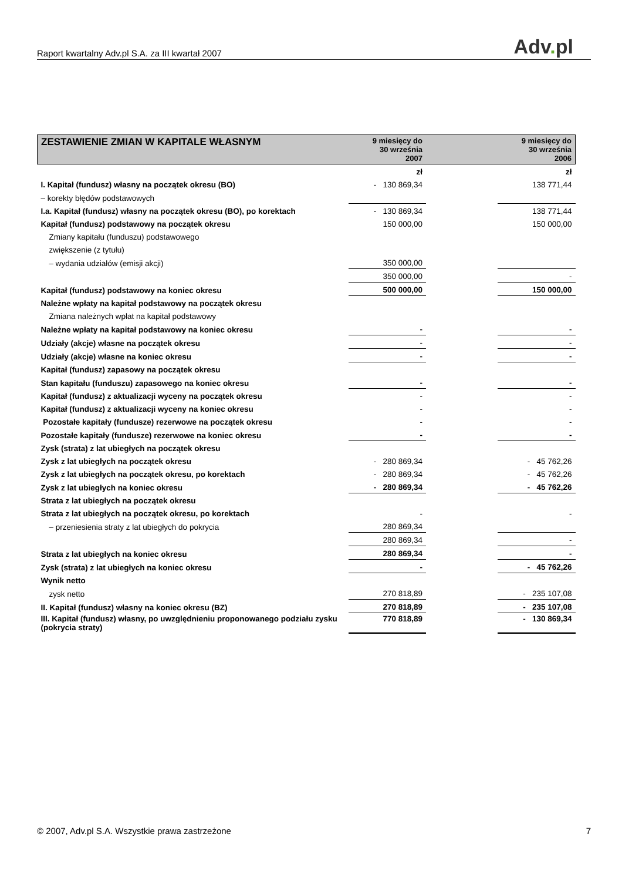Raport kwartalny Adv.pl S.A. za III kwartał 2007
Adv. pl
| ZESTAWIENIE ZMIAN W KAPITALE WŁASNYM | 9 miesięcy do 30 września 2007 | | 9 miesięcy do 30 września 2006 |
| --- | --- | --- | --- |
| | zł | | zł |
| I. Kapitał (fundusz) własny na początek okresu (BO) | - 130 869,34 | | 138 771,44 |
| – korekty błędów podstawowych | | | |
| I.a. Kapitał (fundusz) własny na początek okresu (BO), po korektach | - 130 869,34 | | 138 771,44 |
| Kapitał (fundusz) podstawowy na początek okresu | 150 000,00 | | 150 000,00 |
| Zmiany kapitału (funduszu) podstawowego | | | |
| zwiększenie (z tytułu) | | | |
| – wydania udziałów (emisji akcji) | 350 000,00 | | |
| | 350 000,00 | | - |
| Kapitał (fundusz) podstawowy na koniec okresu | 500 000,00 | | 150 000,00 |
| Należne wpłaty na kapitał podstawowy na początek okresu | | | |
| Zmiana należnych wpłat na kapitał podstawowy | | | |
| Należne wpłaty na kapitał podstawowy na koniec okresu | - | | - |
| Udziały (akcje) własne na początek okresu | - | | - |
| Udziały (akcje) własne na koniec okresu | - | | - |
| Kapitał (fundusz) zapasowy na początek okresu | | | |
| Stan kapitału (funduszu) zapasowego na koniec okresu | - | | - |
| Kapitał (fundusz) z aktualizacji wyceny na początek okresu | - | | - |
| Kapitał (fundusz) z aktualizacji wyceny na koniec okresu | - | | - |
| Pozostałe kapitały (fundusze) rezerwowe na początek okresu | - | | - |
| Pozostałe kapitały (fundusze) rezerwowe na koniec okresu | - | | - |
| Zysk (strata) z lat ubiegłych na początek okresu | | | |
| Zysk z lat ubiegłych na początek okresu | - 280 869,34 | | - 45 762,26 |
| Zysk z lat ubiegłych na początek okresu, po korektach | - 280 869,34 | | - 45 762,26 |
| Zysk z lat ubiegłych na koniec okresu | - 280 869,34 | | - 45 762,26 |
| Strata z lat ubiegłych na początek okresu | | | |
| Strata z lat ubiegłych na początek okresu, po korektach | - | | - |
| – przeniesienia straty z lat ubiegłych do pokrycia | 280 869,34 | | |
| | 280 869,34 | | - |
| Strata z lat ubiegłych na koniec okresu | 280 869,34 | | - |
| Zysk (strata) z lat ubiegłych na koniec okresu | - | | - 45 762,26 |
| Wynik netto | | | |
| zysk netto | 270 818,89 | | - 235 107,08 |
| II. Kapitał (fundusz) własny na koniec okresu (BZ) | 270 818,89 | | - 235 107,08 |
| III. Kapitał (fundusz) własny, po uwzględnieniu proponowanego podziału zysku (pokrycia straty) | 770 818,89 | | - 130 869,34 |
© 2007, Adv.pl S.A. Wszystkie prawa zastrzeżone
7